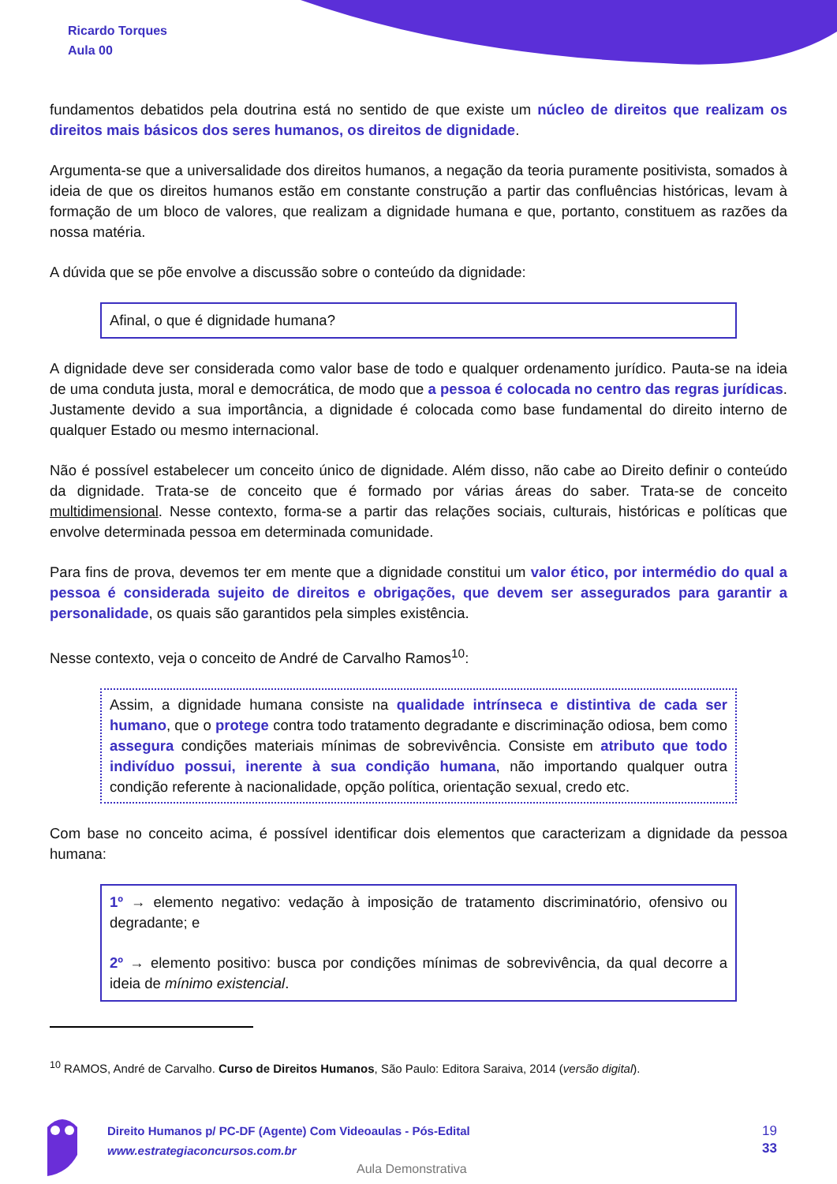Ricardo Torques
Aula 00
fundamentos debatidos pela doutrina está no sentido de que existe um núcleo de direitos que realizam os direitos mais básicos dos seres humanos, os direitos de dignidade.
Argumenta-se que a universalidade dos direitos humanos, a negação da teoria puramente positivista, somados à ideia de que os direitos humanos estão em constante construção a partir das confluências históricas, levam à formação de um bloco de valores, que realizam a dignidade humana e que, portanto, constituem as razões da nossa matéria.
A dúvida que se põe envolve a discussão sobre o conteúdo da dignidade:
Afinal, o que é dignidade humana?
A dignidade deve ser considerada como valor base de todo e qualquer ordenamento jurídico. Pauta-se na ideia de uma conduta justa, moral e democrática, de modo que a pessoa é colocada no centro das regras jurídicas. Justamente devido a sua importância, a dignidade é colocada como base fundamental do direito interno de qualquer Estado ou mesmo internacional.
Não é possível estabelecer um conceito único de dignidade. Além disso, não cabe ao Direito definir o conteúdo da dignidade. Trata-se de conceito que é formado por várias áreas do saber. Trata-se de conceito multidimensional. Nesse contexto, forma-se a partir das relações sociais, culturais, históricas e políticas que envolve determinada pessoa em determinada comunidade.
Para fins de prova, devemos ter em mente que a dignidade constitui um valor ético, por intermédio do qual a pessoa é considerada sujeito de direitos e obrigações, que devem ser assegurados para garantir a personalidade, os quais são garantidos pela simples existência.
Nesse contexto, veja o conceito de André de Carvalho Ramos<sup>10</sup>:
Assim, a dignidade humana consiste na qualidade intrínseca e distintiva de cada ser humano, que o protege contra todo tratamento degradante e discriminação odiosa, bem como assegura condições materiais mínimas de sobrevivência. Consiste em atributo que todo indivíduo possui, inerente à sua condição humana, não importando qualquer outra condição referente à nacionalidade, opção política, orientação sexual, credo etc.
Com base no conceito acima, é possível identificar dois elementos que caracterizam a dignidade da pessoa humana:
1º → elemento negativo: vedação à imposição de tratamento discriminatório, ofensivo ou degradante; e
2º → elemento positivo: busca por condições mínimas de sobrevivência, da qual decorre a ideia de mínimo existencial.
<sup>10</sup> RAMOS, André de Carvalho. Curso de Direitos Humanos, São Paulo: Editora Saraiva, 2014 (versão digital).
Direito Humanos p/ PC-DF (Agente) Com Videoaulas - Pós-Edital
www.estrategiaconcursos.com.br
19
33
Aula Demonstrativa